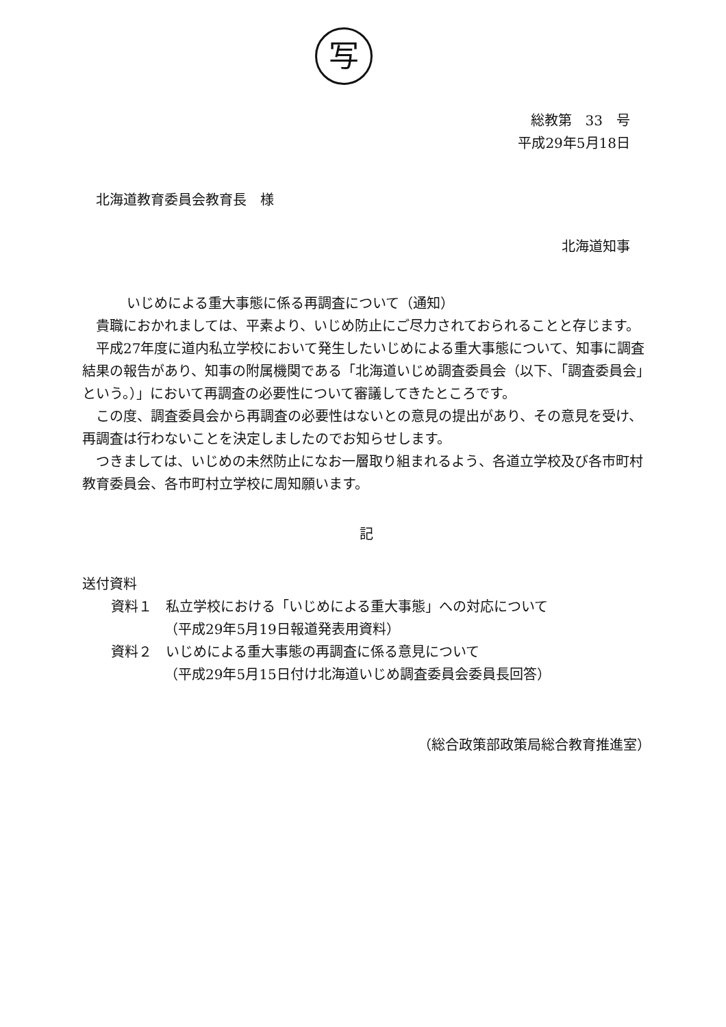写
総教第　33　号
平成29年5月18日
北海道教育委員会教育長　様
北海道知事
いじめによる重大事態に係る再調査について（通知）
貴職におかれましては、平素より、いじめ防止にご尽力されておられることと存じます。
平成27年度に道内私立学校において発生したいじめによる重大事態について、知事に調査結果の報告があり、知事の附属機関である「北海道いじめ調査委員会（以下、「調査委員会」という。）」において再調査の必要性について審議してきたところです。
この度、調査委員会から再調査の必要性はないとの意見の提出があり、その意見を受け、再調査は行わないことを決定しましたのでお知らせします。
つきましては、いじめの未然防止になお一層取り組まれるよう、各道立学校及び各市町村教育委員会、各市町村立学校に周知願います。
記
送付資料
資料１　私立学校における「いじめによる重大事態」への対応について
（平成29年5月19日報道発表用資料）
資料２　いじめによる重大事態の再調査に係る意見について
（平成29年5月15日付け北海道いじめ調査委員会委員長回答）
（総合政策部政策局総合教育推進室）